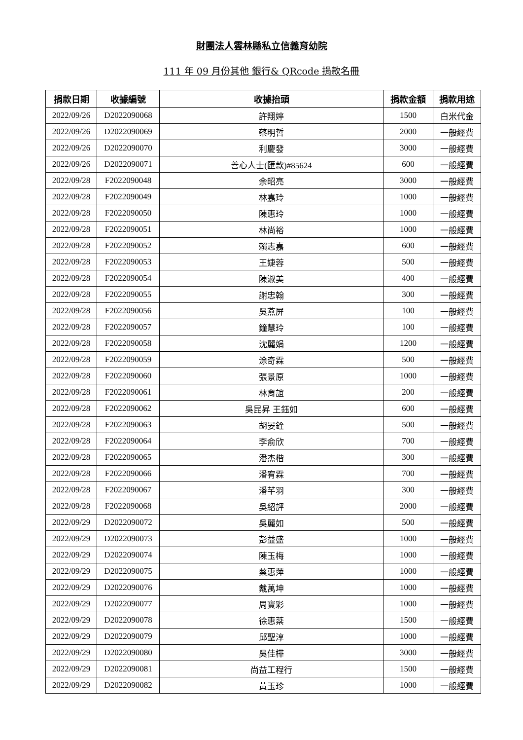財團法人雲林縣私立信義育幼院
111 年 09 月份其他 銀行& QRcode 捐款名冊
| 捐款日期 | 收據編號 | 收據抬頭 | 捐款金額 | 捐款用途 |
| --- | --- | --- | --- | --- |
| 2022/09/26 | D2022090068 | 許翔婷 | 1500 | 白米代金 |
| 2022/09/26 | D2022090069 | 蔡明哲 | 2000 | 一般經費 |
| 2022/09/26 | D2022090070 | 利慶發 | 3000 | 一般經費 |
| 2022/09/26 | D2022090071 | 善心人士(匯款)#85624 | 600 | 一般經費 |
| 2022/09/28 | F2022090048 | 余昭亮 | 3000 | 一般經費 |
| 2022/09/28 | F2022090049 | 林嘉玲 | 1000 | 一般經費 |
| 2022/09/28 | F2022090050 | 陳惠玲 | 1000 | 一般經費 |
| 2022/09/28 | F2022090051 | 林尚裕 | 1000 | 一般經費 |
| 2022/09/28 | F2022090052 | 賴志嘉 | 600 | 一般經費 |
| 2022/09/28 | F2022090053 | 王婕蓉 | 500 | 一般經費 |
| 2022/09/28 | F2022090054 | 陳淑美 | 400 | 一般經費 |
| 2022/09/28 | F2022090055 | 謝忠翰 | 300 | 一般經費 |
| 2022/09/28 | F2022090056 | 吳燕屏 | 100 | 一般經費 |
| 2022/09/28 | F2022090057 | 鐘慧玲 | 100 | 一般經費 |
| 2022/09/28 | F2022090058 | 沈麗娟 | 1200 | 一般經費 |
| 2022/09/28 | F2022090059 | 涂奇霖 | 500 | 一般經費 |
| 2022/09/28 | F2022090060 | 張景原 | 1000 | 一般經費 |
| 2022/09/28 | F2022090061 | 林育誼 | 200 | 一般經費 |
| 2022/09/28 | F2022090062 | 吳昆昇 王鈺如 | 600 | 一般經費 |
| 2022/09/28 | F2022090063 | 胡晏銓 | 500 | 一般經費 |
| 2022/09/28 | F2022090064 | 李俞欣 | 700 | 一般經費 |
| 2022/09/28 | F2022090065 | 潘杰楷 | 300 | 一般經費 |
| 2022/09/28 | F2022090066 | 潘宥霖 | 700 | 一般經費 |
| 2022/09/28 | F2022090067 | 潘芊羽 | 300 | 一般經費 |
| 2022/09/28 | F2022090068 | 吳紹評 | 2000 | 一般經費 |
| 2022/09/29 | D2022090072 | 吳麗如 | 500 | 一般經費 |
| 2022/09/29 | D2022090073 | 彭益盛 | 1000 | 一般經費 |
| 2022/09/29 | D2022090074 | 陳玉梅 | 1000 | 一般經費 |
| 2022/09/29 | D2022090075 | 蔡惠萍 | 1000 | 一般經費 |
| 2022/09/29 | D2022090076 | 戴萬坤 | 1000 | 一般經費 |
| 2022/09/29 | D2022090077 | 周寶彩 | 1000 | 一般經費 |
| 2022/09/29 | D2022090078 | 徐惠棻 | 1500 | 一般經費 |
| 2022/09/29 | D2022090079 | 邱聖淳 | 1000 | 一般經費 |
| 2022/09/29 | D2022090080 | 吳佳樺 | 3000 | 一般經費 |
| 2022/09/29 | D2022090081 | 尚益工程行 | 1500 | 一般經費 |
| 2022/09/29 | D2022090082 | 黃玉珍 | 1000 | 一般經費 |